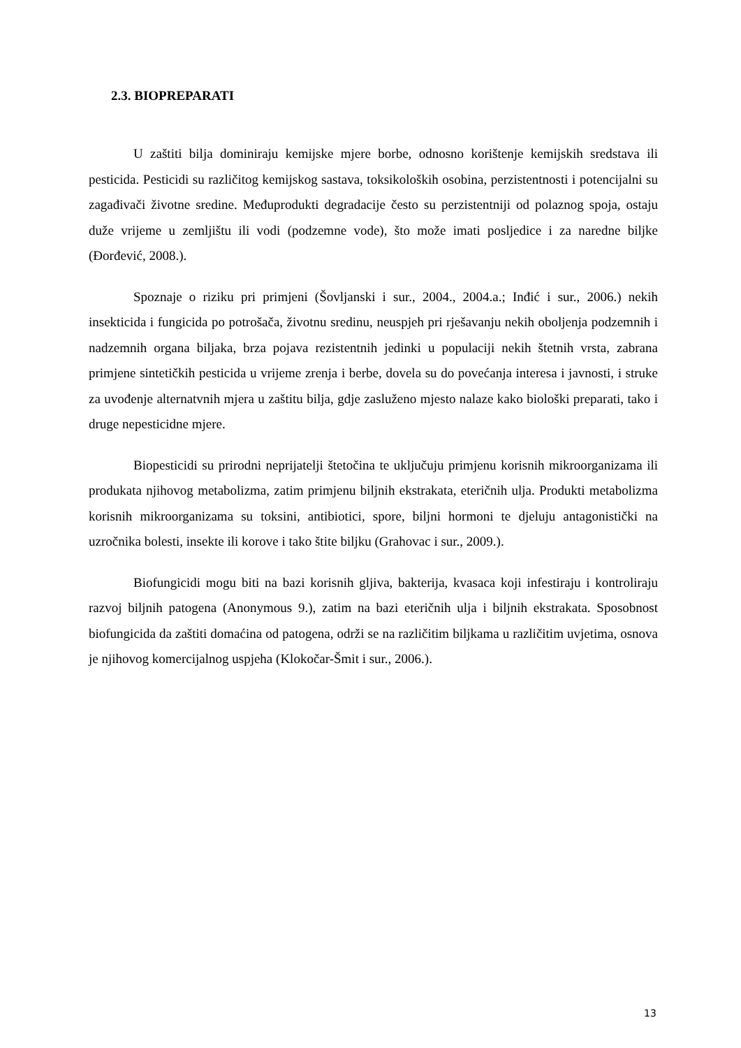2.3. BIOPREPARATI
U zaštiti bilja dominiraju kemijske mjere borbe, odnosno korištenje kemijskih sredstava ili pesticida. Pesticidi su različitog kemijskog sastava, toksikoloških osobina, perzistentnosti i potencijalni su zagađivači životne sredine. Međuprodukti degradacije često su perzistentniji od polaznog spoja, ostaju duže vrijeme u zemljištu ili vodi (podzemne vode), što može imati posljedice i za naredne biljke (Đorđević, 2008.).
Spoznaje o riziku pri primjeni (Šovljanski i sur., 2004., 2004.a.; Inđić i sur., 2006.) nekih insekticida i fungicida po potrošača, životnu sredinu, neuspjeh pri rješavanju nekih oboljenja podzemnih i nadzemnih organa biljaka, brza pojava rezistentnih jedinki u populaciji nekih štetnih vrsta, zabrana primjene sintetičkih pesticida u vrijeme zrenja i berbe, dovela su do povećanja interesa i javnosti, i struke za uvođenje alternatvnih mjera u zaštitu bilja, gdje zasluženo mjesto nalaze kako biološki preparati, tako i druge nepesticidne mjere.
Biopesticidi su prirodni neprijatelji štetočina te uključuju primjenu korisnih mikroorganizama ili produkata njihovog metabolizma, zatim primjenu biljnih ekstrakata, eteričnih ulja. Produkti metabolizma korisnih mikroorganizama su toksini, antibiotici, spore, biljni hormoni te djeluju antagonistički na uzročnika bolesti, insekte ili korove i tako štite biljku (Grahovac i sur., 2009.).
Biofungicidi mogu biti na bazi korisnih gljiva, bakterija, kvasaca koji infestiraju i kontroliraju razvoj biljnih patogena (Anonymous 9.), zatim na bazi eteričnih ulja i biljnih ekstrakata. Sposobnost biofungicida da zaštiti domaćina od patogena, održi se na različitim biljkama u različitim uvjetima, osnova je njihovog komercijalnog uspjeha (Klokočar-Šmit i sur., 2006.).
13